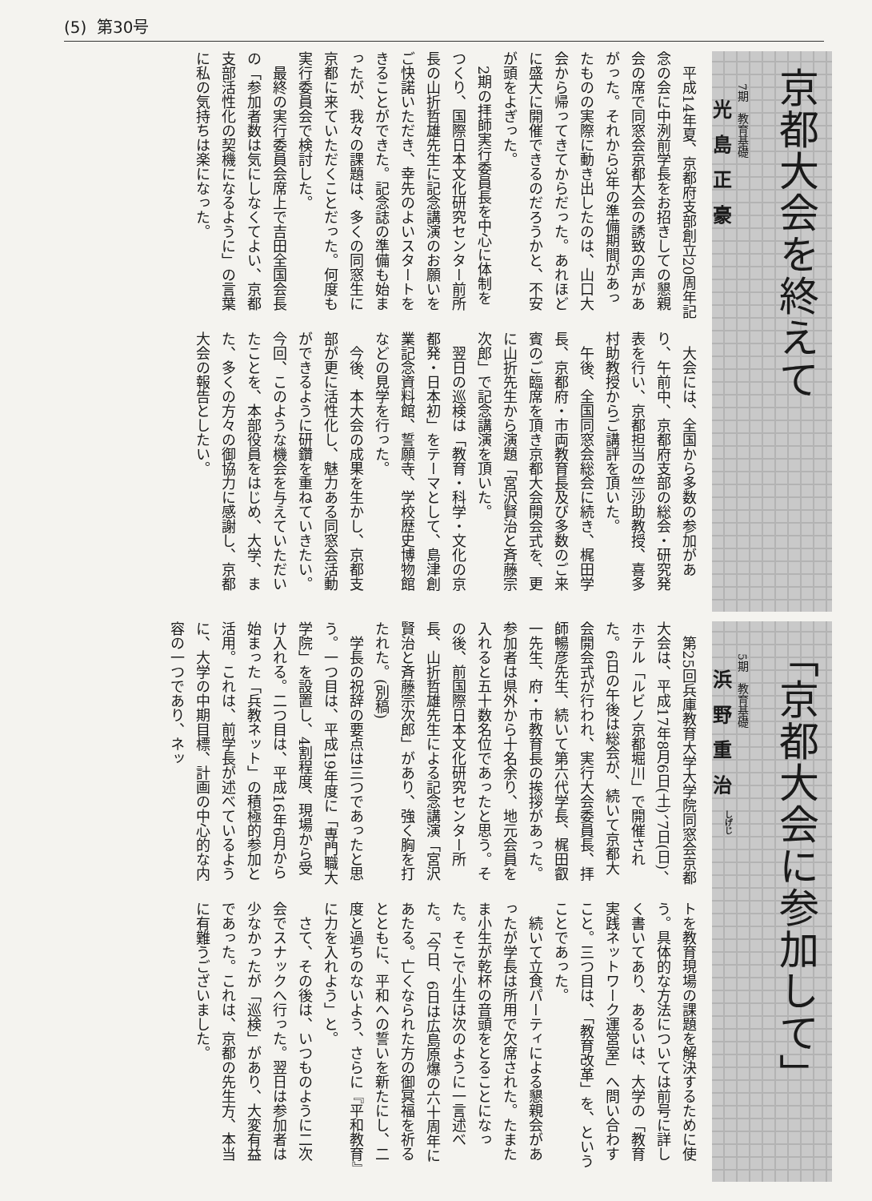(5) 第30号
京都大会を終えて
7期　教育基礎
光島正豪
平成14年夏、京都府支部創立20周年記念の会に中洌前学長をお招きしての懇親会の席で同窓会京都大会の誘致の声があがった。それから3年の準備期間があったものの実際に動き出したのは、山口大会から帰ってきてからだった。あれほどに盛大に開催できるのだろうかと、不安が頭をよぎった。
2期の拝師実行委員長を中心に体制をつくり、国際日本文化研究センター前所長の山折哲雄先生に記念講演のお願いをご快諾いただき、幸先のよいスタートをきることができた。記念誌の準備も始まったが、我々の課題は、多くの同窓生に京都に来ていただくことだった。何度も実行委員会で検討した。
最終の実行委員会席上で吉田全国会長の「参加者数は気にしなくてよい、京都支部活性化の契機になるように」の言葉に私の気持ちは楽になった。
大会には、全国から多数の参加があり、午前中、京都府支部の総会・研究発表を行い、京都担当の竺沙助教授、喜多村助教授からご講評を頂いた。
午後、全国同窓会総会に続き、梶田学長、京都府・市両教育長及び多数のご来賓のご臨席を頂き京都大会開会式を、更に山折先生から演題「宮沢賢治と斉藤宗次郎」で記念講演を頂いた。
翌日の巡検は「教育・科学・文化の京都発・日本初」をテーマとして、島津創業記念資料館、誓願寺、学校歴史博物館などの見学を行った。
今後、本大会の成果を生かし、京都支部が更に活性化し、魅力ある同窓会活動ができるように研鑽を重ねていきたい。今回、このような機会を与えていただいたことを、本部役員をはじめ、大学、また、多くの方々の御協力に感謝し、京都大会の報告としたい。
「京都大会に参加して」
5期　教育基礎
浜野重治<sup>しげじ</sup>
第25回兵庫教育大学大学院同窓会京都大会は、平成17年8月6日(土)、7日(日)、ホテル「ルビノ京都堀川」で開催された。6日の午後は総会が、続いて京都大会開会式が行われ、実行大会委員長、拝師暢彦先生、続いて第六代学長、梶田叡一先生、府・市教育長の挨拶があった。参加者は県外から十名余り、地元会員を入れると五十数名位であったと思う。その後、前国際日本文化研究センター所長、山折哲雄先生による記念講演「宮沢賢治と斉藤宗次郎」があり、強く胸を打たれた。(別稿)
学長の祝辞の要点は三つであったと思う。一つ目は、平成19年度に「専門職大学院」を設置し、4割程度、現場から受け入れる。二つ目は、平成16年6月から始まった「兵教ネット」の積極的参加と活用。これは、前学長が述べているように、大学の中期目標、計画の中心的な内容の一つであり、ネッ
トを教育現場の課題を解決するために使う。具体的な方法については前号に詳しく書いてあり、あるいは、大学の「教育実践ネットワーク運営室」へ問い合わすこと。三つ目は、「教育改革」を、ということであった。
続いて立食パーティによる懇親会があったが学長は所用で欠席された。たまたま小生が乾杯の音頭をとることになった。そこで小生は次のように一言述べた。「今日、6日は広島原爆の六十周年にあたる。亡くなられた方の御冥福を祈るとともに、平和への誓いを新たにし、二度と過ちのないよう、さらに『平和教育』に力を入れよう」と。
さて、その後は、いつものように二次会でスナックへ行った。翌日は参加者は少なかったが「巡検」があり、大変有益であった。これは、京都の先生方、本当に有難うございました。